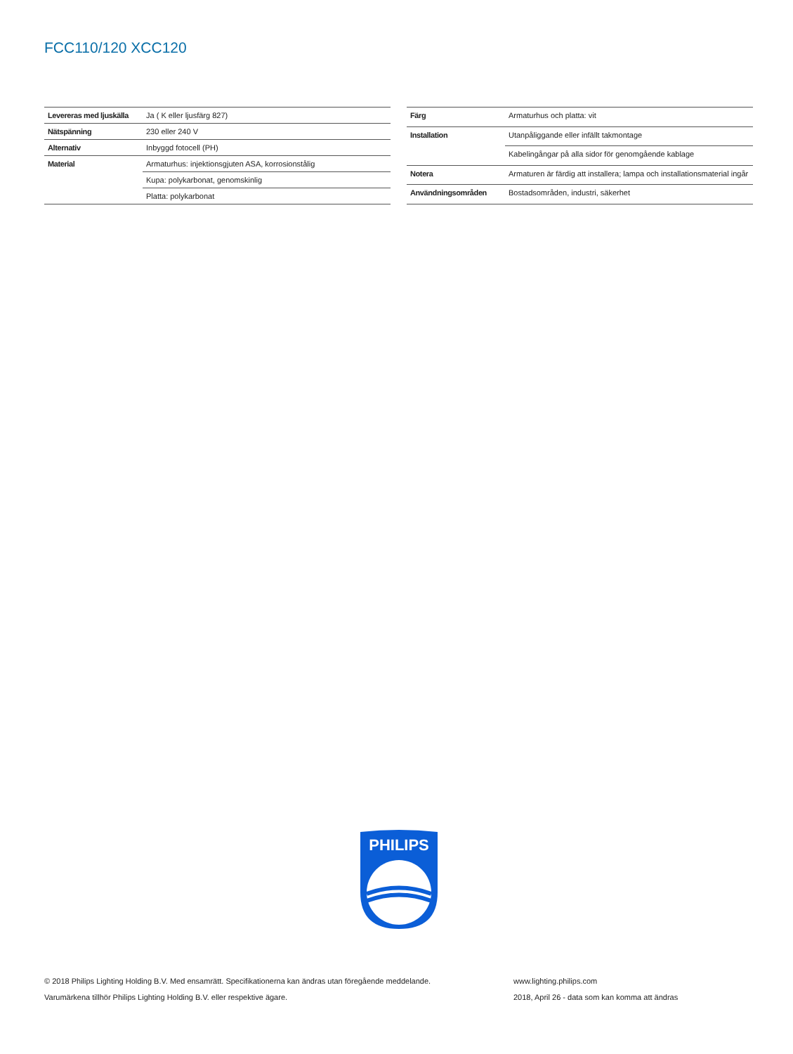FCC110/120 XCC120
| Levereras med ljuskälla | Ja ( K eller ljusfärg 827) |
| Nätspänning | 230 eller 240 V |
| Alternativ | Inbyggd fotocell (PH) |
| Material | Armaturhus: injektionsgjuten ASA, korrosionstålig |
| | Kupa: polykarbonat, genomskinlig |
| | Platta: polykarbonat |
| Färg | Armaturhus och platta: vit |
| Installation | Utanpåliggande eller infällt takmontage |
| | Kabelingångar på alla sidor för genomgående kablage |
| Notera | Armaturen är färdig att installera; lampa och installationsmaterial ingår |
| Användningsområden | Bostadsområden, industri, säkerhet |
PHILIPS
© 2018 Philips Lighting Holding B.V. Med ensamrätt. Specifikationerna kan ändras utan föregående meddelande.
Varumärkena tillhör Philips Lighting Holding B.V. eller respektive ägare.
www.lighting.philips.com
2018, April 26 - data som kan komma att ändras